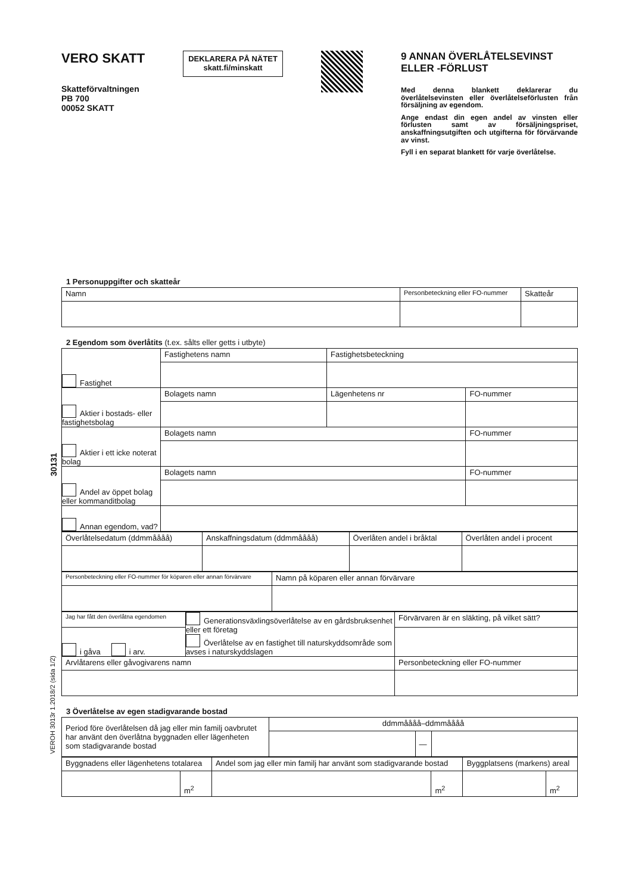30131
VEROH 3013r 1.2018/2 (sida 1/2)
VERO SKATT
Skatteförvaltningen
PB 700
00052 SKATT
DEKLARERA PÅ NÄTET
skatt.fi/minskatt
9 ANNAN ÖVERLÅTELSEVINST ELLER -FÖRLUST
Med denna blankett deklarerar du överlåtelsevinsten eller överlåtelseförlusten från försäljning av egendom.
Ange endast din egen andel av vinsten eller förlusten samt av försäljningspriset, anskaffningsutgiften och utgifterna för förvärvande av vinst.
Fyll i en separat blankett för varje överlåtelse.
1 Personuppgifter och skatteår
| Namn | Personbeteckning eller FO-nummer | Skatteår |
2 Egendom som överlåtits (t.ex. sålts eller getts i utbyte)
| Fastighet | Fastighetens namn | Fastighetsbeteckning | |
| Aktier i bostads- eller fastighetsbolag | Bolagets namn | Lägenhetens nr | FO-nummer |
| Aktier i ett icke noterat bolag | Bolagets namn | | FO-nummer |
| Andel av öppet bolag eller kommanditbolag | Bolagets namn | | FO-nummer |
| Annan egendom, vad? | | | |
| Överlåtelsedatum (ddmmåååå) | Anskaffningsdatum (ddmmåååå) | Överlåten andel i bråktal | Överlåten andel i procent |
| Personbeteckning eller FO-nummer för köparen eller annan förvärvare | Namn på köparen eller annan förvärvare |
| Jag har fått den överlåtna egendomen | Generationsväxlingsöverlåtelse av en gårdsbruksenhet eller ett företag Överlåtelse av en fastighet till naturskyddsområde som avses i naturskyddslagen | Förvärvaren är en släkting, på vilket sätt? |
| i gåva i arv. | | |
| Arvlåtarens eller gåvogivarens namn | | Personbeteckning eller FO-nummer |
3 Överlåtelse av egen stadigvarande bostad
| Period före överlåtelsen då jag eller min familj oavbrutet har använt den överlåtna byggnaden eller lägenheten som stadigvarande bostad | ddmmåååå–ddmmåååå | | |
| | | — | |
| Byggnadens eller lägenhetens totalarea | | Andel som jag eller min familj har använt som stadigvarande bostad | | Byggplatsens (markens) areal | |
| | m<sup>2</sup> | | m<sup>2</sup> | | m<sup>2</sup> |